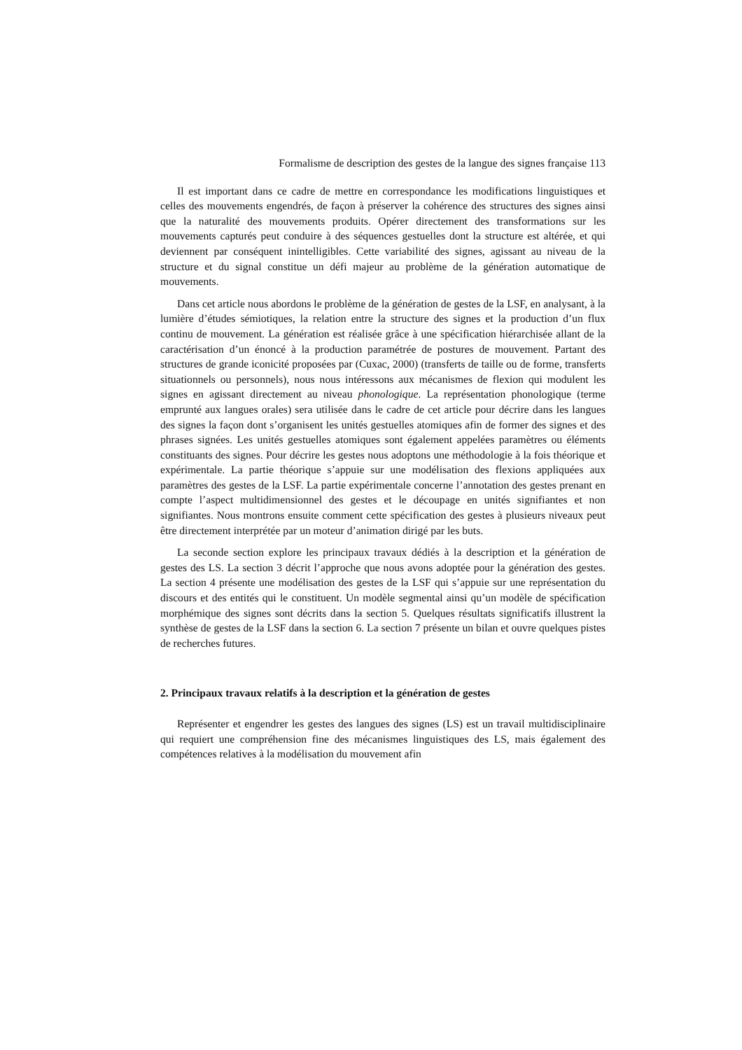Formalisme de description des gestes de la langue des signes française 113
Il est important dans ce cadre de mettre en correspondance les modifications linguistiques et celles des mouvements engendrés, de façon à préserver la cohérence des structures des signes ainsi que la naturalité des mouvements produits. Opérer directement des transformations sur les mouvements capturés peut conduire à des séquences gestuelles dont la structure est altérée, et qui deviennent par conséquent inintelligibles. Cette variabilité des signes, agissant au niveau de la structure et du signal constitue un défi majeur au problème de la génération automatique de mouvements.
Dans cet article nous abordons le problème de la génération de gestes de la LSF, en analysant, à la lumière d’études sémiotiques, la relation entre la structure des signes et la production d’un flux continu de mouvement. La génération est réalisée grâce à une spécification hiérarchisée allant de la caractérisation d’un énoncé à la production paramétrée de postures de mouvement. Partant des structures de grande iconicité proposées par (Cuxac, 2000) (transferts de taille ou de forme, transferts situationnels ou personnels), nous nous intéressons aux mécanismes de flexion qui modulent les signes en agissant directement au niveau phonologique. La représentation phonologique (terme emprunté aux langues orales) sera utilisée dans le cadre de cet article pour décrire dans les langues des signes la façon dont s’organisent les unités gestuelles atomiques afin de former des signes et des phrases signées. Les unités gestuelles atomiques sont également appelées paramètres ou éléments constituants des signes. Pour décrire les gestes nous adoptons une méthodologie à la fois théorique et expérimentale. La partie théorique s’appuie sur une modélisation des flexions appliquées aux paramètres des gestes de la LSF. La partie expérimentale concerne l’annotation des gestes prenant en compte l’aspect multidimensionnel des gestes et le découpage en unités signifiantes et non signifiantes. Nous montrons ensuite comment cette spécification des gestes à plusieurs niveaux peut être directement interprétée par un moteur d’animation dirigé par les buts.
La seconde section explore les principaux travaux dédiés à la description et la génération de gestes des LS. La section 3 décrit l’approche que nous avons adoptée pour la génération des gestes. La section 4 présente une modélisation des gestes de la LSF qui s’appuie sur une représentation du discours et des entités qui le constituent. Un modèle segmental ainsi qu’un modèle de spécification morphémique des signes sont décrits dans la section 5. Quelques résultats significatifs illustrent la synthèse de gestes de la LSF dans la section 6. La section 7 présente un bilan et ouvre quelques pistes de recherches futures.
2. Principaux travaux relatifs à la description et la génération de gestes
Représenter et engendrer les gestes des langues des signes (LS) est un travail multidisciplinaire qui requiert une compréhension fine des mécanismes linguistiques des LS, mais également des compétences relatives à la modélisation du mouvement afin